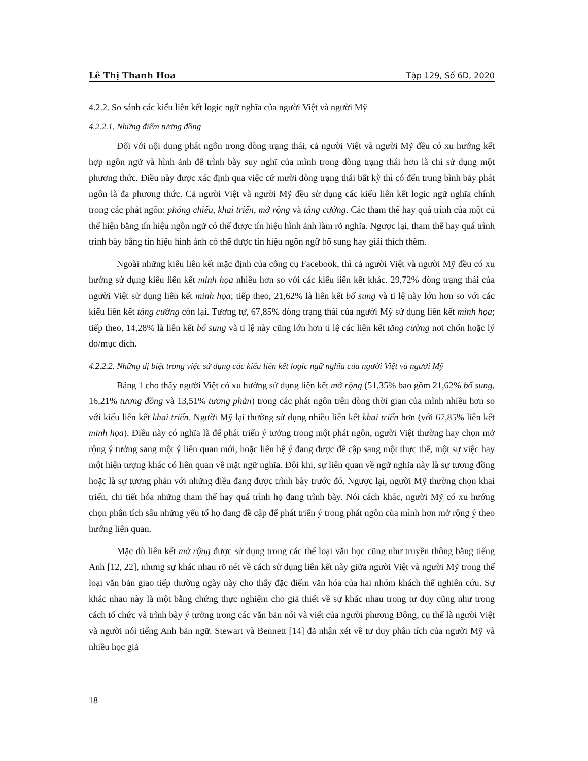Lê Thị Thanh Hoa Tập 129, Số 6D, 2020
4.2.2. So sánh các kiểu liên kết logic ngữ nghĩa của người Việt và người Mỹ
4.2.2.1. Những điểm tương đồng
Đối với nội dung phát ngôn trong dòng trạng thái, cả người Việt và người Mỹ đều có xu hướng kết hợp ngôn ngữ và hình ảnh để trình bày suy nghĩ của mình trong dòng trạng thái hơn là chỉ sử dụng một phương thức. Điều này được xác định qua việc cứ mười dòng trạng thái bất kỳ thì có đến trung bình bảy phát ngôn là đa phương thức. Cả người Việt và người Mỹ đều sử dụng các kiểu liên kết logic ngữ nghĩa chính trong các phát ngôn: phóng chiếu, khai triển, mở rộng và tăng cường. Các tham thể hay quá trình của một cú thể hiện bằng tín hiệu ngôn ngữ có thể được tín hiệu hình ảnh làm rõ nghĩa. Ngược lại, tham thể hay quá trình trình bày bằng tín hiệu hình ảnh có thể được tín hiệu ngôn ngữ bổ sung hay giải thích thêm.
Ngoài những kiểu liên kết mặc định của công cụ Facebook, thì cả người Việt và người Mỹ đều có xu hướng sử dụng kiểu liên kết minh họa nhiều hơn so với các kiểu liên kết khác. 29,72% dòng trạng thái của người Việt sử dụng liên kết minh họa; tiếp theo, 21,62% là liên kết bổ sung và tỉ lệ này lớn hơn so với các kiểu liên kết tăng cường còn lại. Tương tự, 67,85% dòng trạng thái của người Mỹ sử dụng liên kết minh họa; tiếp theo, 14,28% là liên kết bổ sung và tỉ lệ này cũng lớn hơn tỉ lệ các liên kết tăng cường nơi chốn hoặc lý do/mục đích.
4.2.2.2. Những dị biệt trong việc sử dụng các kiểu liên kết logic ngữ nghĩa của người Việt và người Mỹ
Bảng 1 cho thấy người Việt có xu hướng sử dụng liên kết mở rộng (51,35% bao gồm 21,62% bổ sung, 16,21% tương đồng và 13,51% tương phản) trong các phát ngôn trên dòng thời gian của mình nhiều hơn so với kiểu liên kết khai triển. Người Mỹ lại thường sử dụng nhiều liên kết khai triển hơn (với 67,85% liên kết minh họa). Điều này có nghĩa là để phát triển ý tưởng trong một phát ngôn, người Việt thường hay chọn mở rộng ý tưởng sang một ý liên quan mới, hoặc liên hệ ý đang được đề cập sang một thực thể, một sự việc hay một hiện tượng khác có liên quan về mặt ngữ nghĩa. Đôi khi, sự liên quan về ngữ nghĩa này là sự tương đồng hoặc là sự tương phản với những điều đang được trình bày trước đó. Ngược lại, người Mỹ thường chọn khai triển, chi tiết hóa những tham thể hay quá trình họ đang trình bày. Nói cách khác, người Mỹ có xu hướng chọn phân tích sâu những yếu tố họ đang đề cập để phát triển ý trong phát ngôn của mình hơn mở rộng ý theo hướng liên quan.
Mặc dù liên kết mở rộng được sử dụng trong các thể loại văn học cũng như truyền thông bằng tiếng Anh [12, 22], nhưng sự khác nhau rõ nét về cách sử dụng liên kết này giữa người Việt và người Mỹ trong thể loại văn bản giao tiếp thường ngày này cho thấy đặc điểm văn hóa của hai nhóm khách thể nghiên cứu. Sự khác nhau này là một bằng chứng thực nghiệm cho giả thiết về sự khác nhau trong tư duy cũng như trong cách tổ chức và trình bày ý tưởng trong các văn bản nói và viết của người phương Đông, cụ thể là người Việt và người nói tiếng Anh bản ngữ. Stewart và Bennett [14] đã nhận xét về tư duy phân tích của người Mỹ và nhiều học giả
18